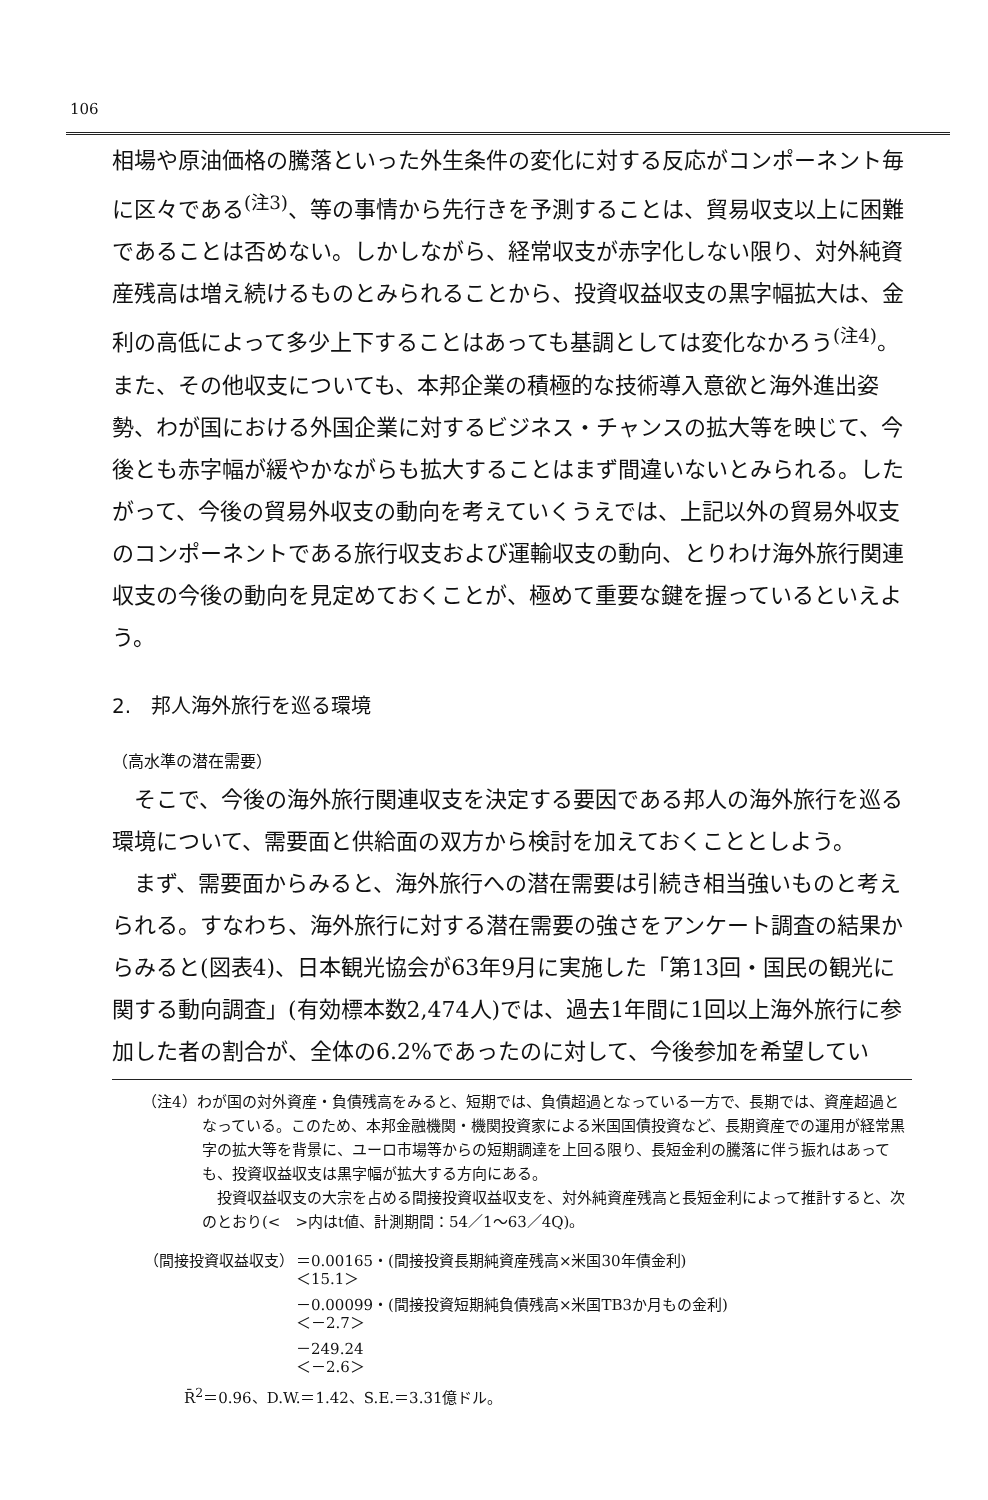106
相場や原油価格の騰落といった外生条件の変化に対する反応がコンポーネント毎に区々である<sup>(注3)</sup>、等の事情から先行きを予測することは、貿易収支以上に困難であることは否めない。しかしながら、経常収支が赤字化しない限り、対外純資産残高は増え続けるものとみられることから、投資収益収支の黒字幅拡大は、金利の高低によって多少上下することはあっても基調としては変化なかろう<sup>(注4)</sup>。また、その他収支についても、本邦企業の積極的な技術導入意欲と海外進出姿勢、わが国における外国企業に対するビジネス・チャンスの拡大等を映じて、今後とも赤字幅が緩やかながらも拡大することはまず間違いないとみられる。したがって、今後の貿易外収支の動向を考えていくうえでは、上記以外の貿易外収支のコンポーネントである旅行収支および運輸収支の動向、とりわけ海外旅行関連収支の今後の動向を見定めておくことが、極めて重要な鍵を握っているといえよう。
2.　邦人海外旅行を巡る環境
（高水準の潜在需要）
そこで、今後の海外旅行関連収支を決定する要因である邦人の海外旅行を巡る環境について、需要面と供給面の双方から検討を加えておくこととしよう。
まず、需要面からみると、海外旅行への潜在需要は引続き相当強いものと考えられる。すなわち、海外旅行に対する潜在需要の強さをアンケート調査の結果からみると(図表4)、日本観光協会が63年9月に実施した「第13回・国民の観光に関する動向調査」(有効標本数2,474人)では、過去1年間に1回以上海外旅行に参加した者の割合が、全体の6.2%であったのに対して、今後参加を希望してい
（注4）わが国の対外資産・負債残高をみると、短期では、負債超過となっている一方で、長期では、資産超過となっている。このため、本邦金融機関・機関投資家による米国国債投資など、長期資産での運用が経常黒字の拡大等を背景に、ユーロ市場等からの短期調達を上回る限り、長短金利の騰落に伴う振れはあっても、投資収益収支は黒字幅が拡大する方向にある。
投資収益収支の大宗を占める間接投資収益収支を、対外純資産残高と長短金利によって推計すると、次のとおり(<　>内はt値、計測期間：54／1～63／4Q)。
| （間接投資収益収支） | ＝0.00165・(間接投資長期純資産残高×米国30年債金利) ＜15.1＞ |
| | －0.00099・(間接投資短期純負債残高×米国TB3か月もの金利) ＜－2.7＞ |
| | －249.24 ＜－2.6＞ |
| R̄<sup>2</sup>＝0.96、D.W.＝1.42、S.E.＝3.31億ドル。 | |